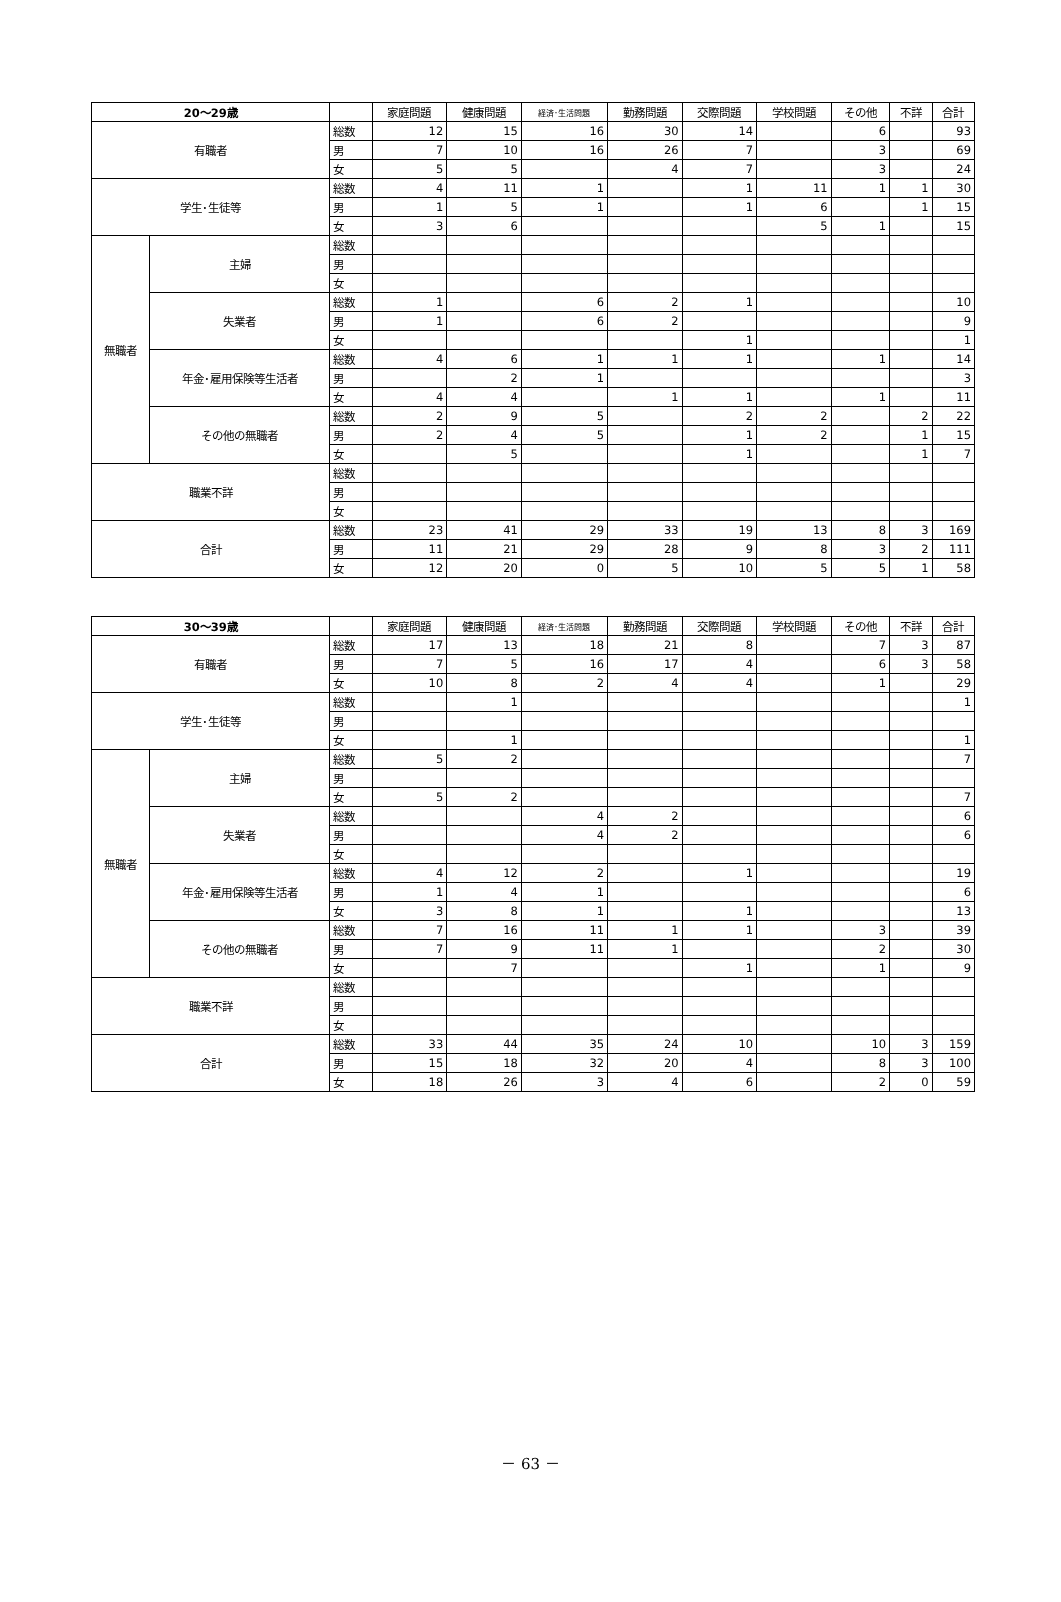| 20～29歳 | | | 家庭問題 | 健康問題 | 経済･生活問題 | 勤務問題 | 交際問題 | 学校問題 | その他 | 不詳 | 合計 |
| --- | --- | --- | --- | --- | --- | --- | --- | --- | --- | --- | --- |
| 有職者 | | 総数 | 12 | 15 | 16 | 30 | 14 | | 6 | | 93 |
| | | 男 | 7 | 10 | 16 | 26 | 7 | | 3 | | 69 |
| | | 女 | 5 | 5 | | 4 | 7 | | 3 | | 24 |
| 学生･生徒等 | | 総数 | 4 | 11 | 1 | | 1 | 11 | 1 | 1 | 30 |
| | | 男 | 1 | 5 | 1 | | 1 | 6 | | 1 | 15 |
| | | 女 | 3 | 6 | | | | 5 | 1 | | 15 |
| 無職者 | 主婦 | 総数 | | | | | | | | | |
| | | 男 | | | | | | | | | |
| | | 女 | | | | | | | | | |
| | 失業者 | 総数 | 1 | | 6 | 2 | 1 | | | | 10 |
| | | 男 | 1 | | 6 | 2 | | | | | 9 |
| | | 女 | | | | | 1 | | | | 1 |
| | 年金･雇用保険等生活者 | 総数 | 4 | 6 | 1 | 1 | 1 | | 1 | | 14 |
| | | 男 | | 2 | 1 | | | | | | 3 |
| | | 女 | 4 | 4 | | 1 | 1 | | 1 | | 11 |
| | その他の無職者 | 総数 | 2 | 9 | 5 | | 2 | 2 | | 2 | 22 |
| | | 男 | 2 | 4 | 5 | | 1 | 2 | | 1 | 15 |
| | | 女 | | 5 | | | 1 | | | 1 | 7 |
| 職業不詳 | | 総数 | | | | | | | | | |
| | | 男 | | | | | | | | | |
| | | 女 | | | | | | | | | |
| 合計 | | 総数 | 23 | 41 | 29 | 33 | 19 | 13 | 8 | 3 | 169 |
| | | 男 | 11 | 21 | 29 | 28 | 9 | 8 | 3 | 2 | 111 |
| | | 女 | 12 | 20 | 0 | 5 | 10 | 5 | 5 | 1 | 58 |
| 30～39歳 | | | 家庭問題 | 健康問題 | 経済･生活問題 | 勤務問題 | 交際問題 | 学校問題 | その他 | 不詳 | 合計 |
| --- | --- | --- | --- | --- | --- | --- | --- | --- | --- | --- | --- |
| 有職者 | | 総数 | 17 | 13 | 18 | 21 | 8 | | 7 | 3 | 87 |
| | | 男 | 7 | 5 | 16 | 17 | 4 | | 6 | 3 | 58 |
| | | 女 | 10 | 8 | 2 | 4 | 4 | | 1 | | 29 |
| 学生･生徒等 | | 総数 | | 1 | | | | | | | 1 |
| | | 男 | | | | | | | | | |
| | | 女 | | 1 | | | | | | | 1 |
| 無職者 | 主婦 | 総数 | 5 | 2 | | | | | | | 7 |
| | | 男 | | | | | | | | | |
| | | 女 | 5 | 2 | | | | | | | 7 |
| | 失業者 | 総数 | | | 4 | 2 | | | | | 6 |
| | | 男 | | | 4 | 2 | | | | | 6 |
| | | 女 | | | | | | | | | |
| | 年金･雇用保険等生活者 | 総数 | 4 | 12 | 2 | | 1 | | | | 19 |
| | | 男 | 1 | 4 | 1 | | | | | | 6 |
| | | 女 | 3 | 8 | 1 | | 1 | | | | 13 |
| | その他の無職者 | 総数 | 7 | 16 | 11 | 1 | 1 | | 3 | | 39 |
| | | 男 | 7 | 9 | 11 | 1 | | | 2 | | 30 |
| | | 女 | | 7 | | | 1 | | 1 | | 9 |
| 職業不詳 | | 総数 | | | | | | | | | |
| | | 男 | | | | | | | | | |
| | | 女 | | | | | | | | | |
| 合計 | | 総数 | 33 | 44 | 35 | 24 | 10 | | 10 | 3 | 159 |
| | | 男 | 15 | 18 | 32 | 20 | 4 | | 8 | 3 | 100 |
| | | 女 | 18 | 26 | 3 | 4 | 6 | | 2 | 0 | 59 |
－ 63 －